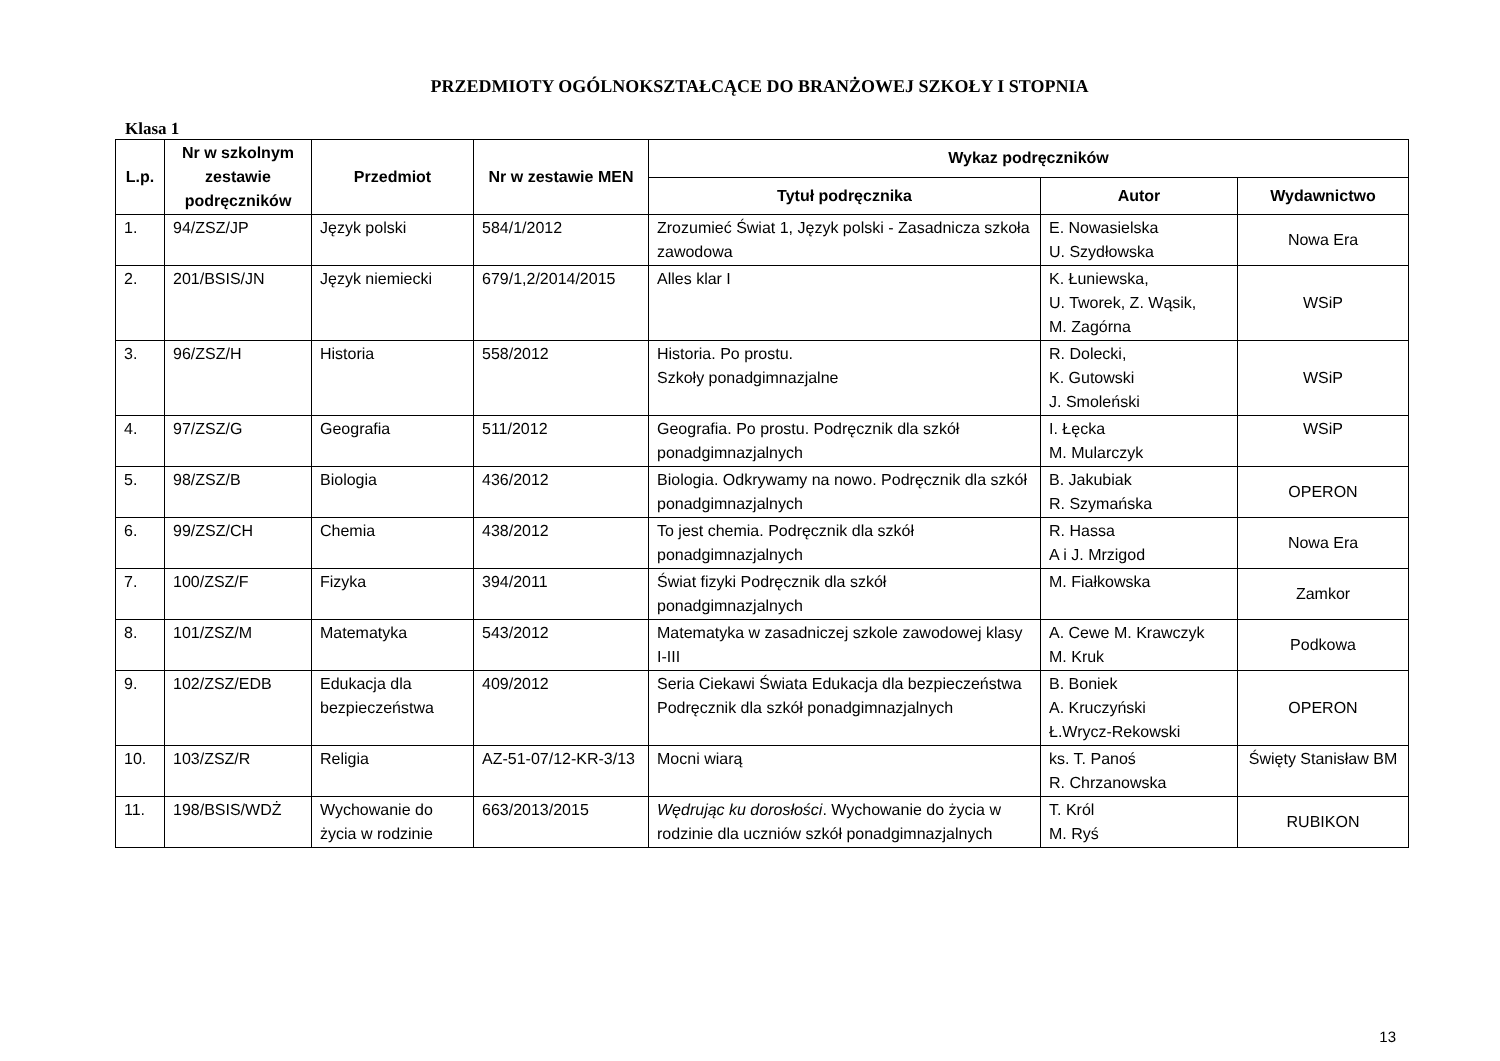PRZEDMIOTY OGÓLNOKSZTAŁCĄCE DO BRANŻOWEJ SZKOŁY I STOPNIA
Klasa 1
| L.p. | Nr w szkolnym zestawie podręczników | Przedmiot | Nr w zestawie MEN | Wykaz podręczników | | |
| --- | --- | --- | --- | --- | --- | --- |
| | | | | Tytuł podręcznika | Autor | Wydawnictwo |
| 1. | 94/ZSZ/JP | Język polski | 584/1/2012 | Zrozumieć Świat 1, Język polski - Zasadnicza szkoła zawodowa | E. Nowasielska U. Szydłowska | Nowa Era |
| 2. | 201/BSIS/JN | Język niemiecki | 679/1,2/2014/2015 | Alles klar I | K. Łuniewska, U. Tworek, Z. Wąsik, M. Zagórna | WSiP |
| 3. | 96/ZSZ/H | Historia | 558/2012 | Historia. Po prostu. Szkoły ponadgimnazjalne | R. Dolecki, K. Gutowski J. Smoleński | WSiP |
| 4. | 97/ZSZ/G | Geografia | 511/2012 | Geografia. Po prostu. Podręcznik dla szkół ponadgimnazjalnych | I. Łęcka M. Mularczyk | WSiP |
| 5. | 98/ZSZ/B | Biologia | 436/2012 | Biologia. Odkrywamy na nowo. Podręcznik dla szkół ponadgimnazjalnych | B. Jakubiak R. Szymańska | OPERON |
| 6. | 99/ZSZ/CH | Chemia | 438/2012 | To jest chemia. Podręcznik dla szkół ponadgimnazjalnych | R. Hassa A i J. Mrzigod | Nowa Era |
| 7. | 100/ZSZ/F | Fizyka | 394/2011 | Świat fizyki Podręcznik dla szkół ponadgimnazjalnych | M. Fiałkowska | Zamkor |
| 8. | 101/ZSZ/M | Matematyka | 543/2012 | Matematyka w zasadniczej szkole zawodowej klasy I-III | A. Cewe M. Krawczyk M. Kruk | Podkowa |
| 9. | 102/ZSZ/EDB | Edukacja dla bezpieczeństwa | 409/2012 | Seria Ciekawi Świata Edukacja dla bezpieczeństwa Podręcznik dla szkół ponadgimnazjalnych | B. Boniek A. Kruczyński Ł.Wrycz-Rekowski | OPERON |
| 10. | 103/ZSZ/R | Religia | AZ-51-07/12-KR-3/13 | Mocni wiarą | ks. T. Panoś R. Chrzanowska | Święty Stanisław BM |
| 11. | 198/BSIS/WDŻ | Wychowanie do życia w rodzinie | 663/2013/2015 | Wędrując ku dorosłości . Wychowanie do życia w rodzinie dla uczniów szkół ponadgimnazjalnych | T. Król M. Ryś | RUBIKON |
13